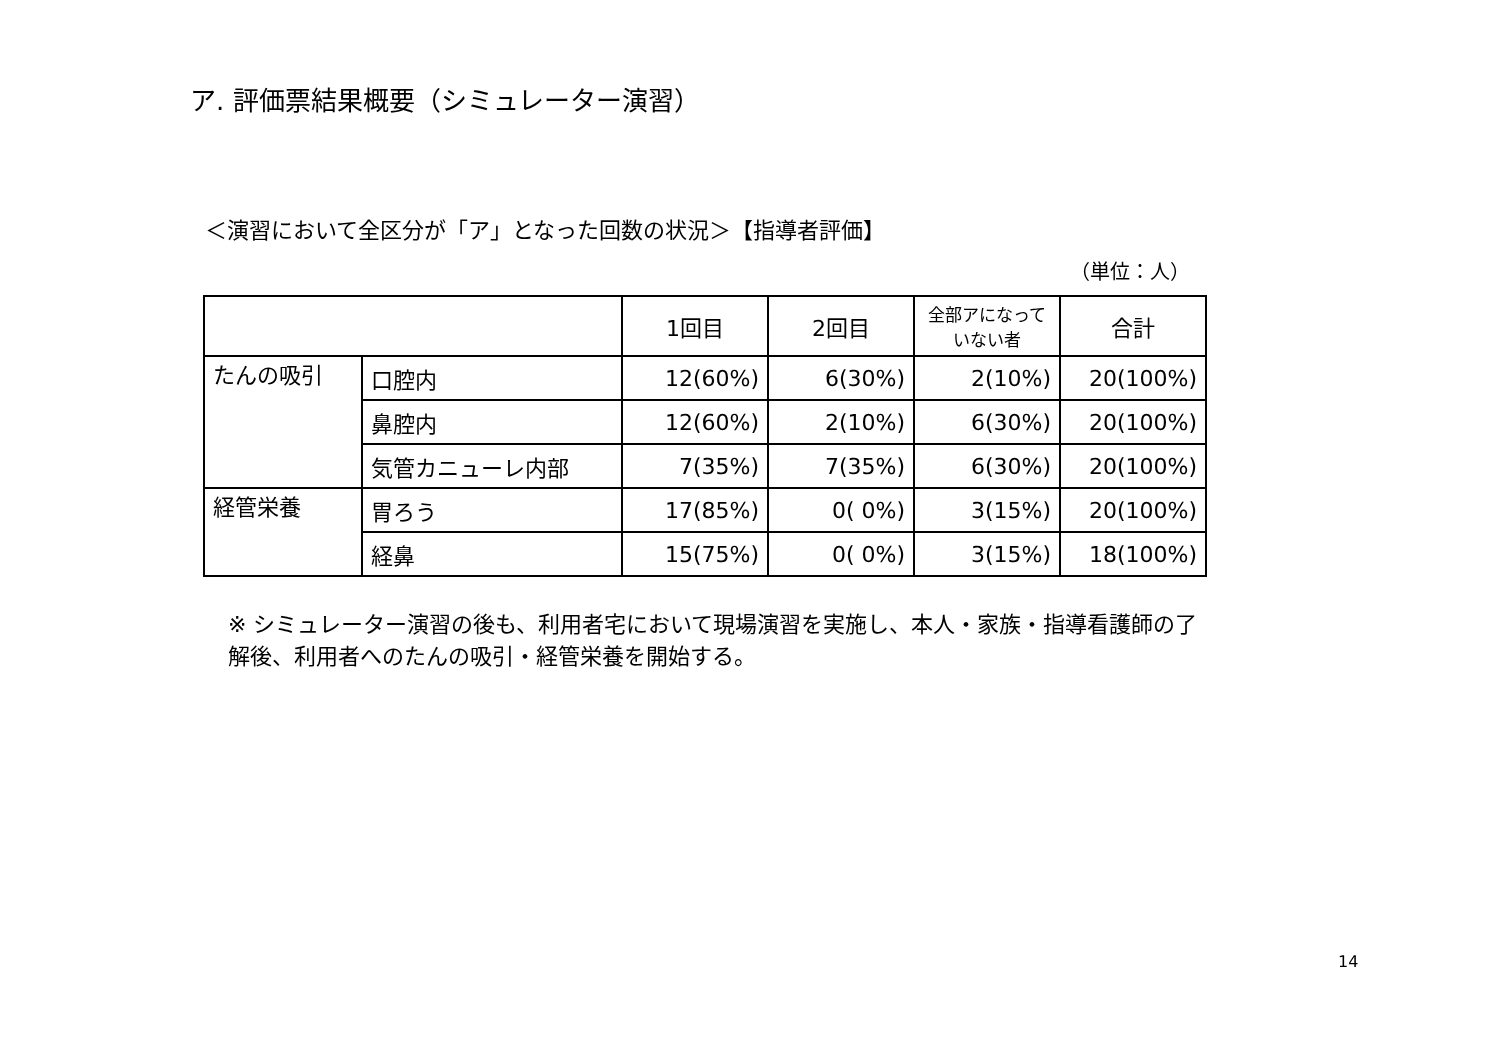ア. 評価票結果概要（シミュレーター演習）
＜演習において全区分が「ア」となった回数の状況＞【指導者評価】
（単位：人）
| | | 1回目 | 2回目 | 全部アになっていない者 | 合計 |
| --- | --- | --- | --- | --- | --- |
| たんの吸引 | 口腔内 | 12(60%) | 6(30%) | 2(10%) | 20(100%) |
| | 鼻腔内 | 12(60%) | 2(10%) | 6(30%) | 20(100%) |
| | 気管カニューレ内部 | 7(35%) | 7(35%) | 6(30%) | 20(100%) |
| 経管栄養 | 胃ろう | 17(85%) | 0( 0%) | 3(15%) | 20(100%) |
| | 経鼻 | 15(75%) | 0( 0%) | 3(15%) | 18(100%) |
※ シミュレーター演習の後も、利用者宅において現場演習を実施し、本人・家族・指導看護師の了解後、利用者へのたんの吸引・経管栄養を開始する。
14